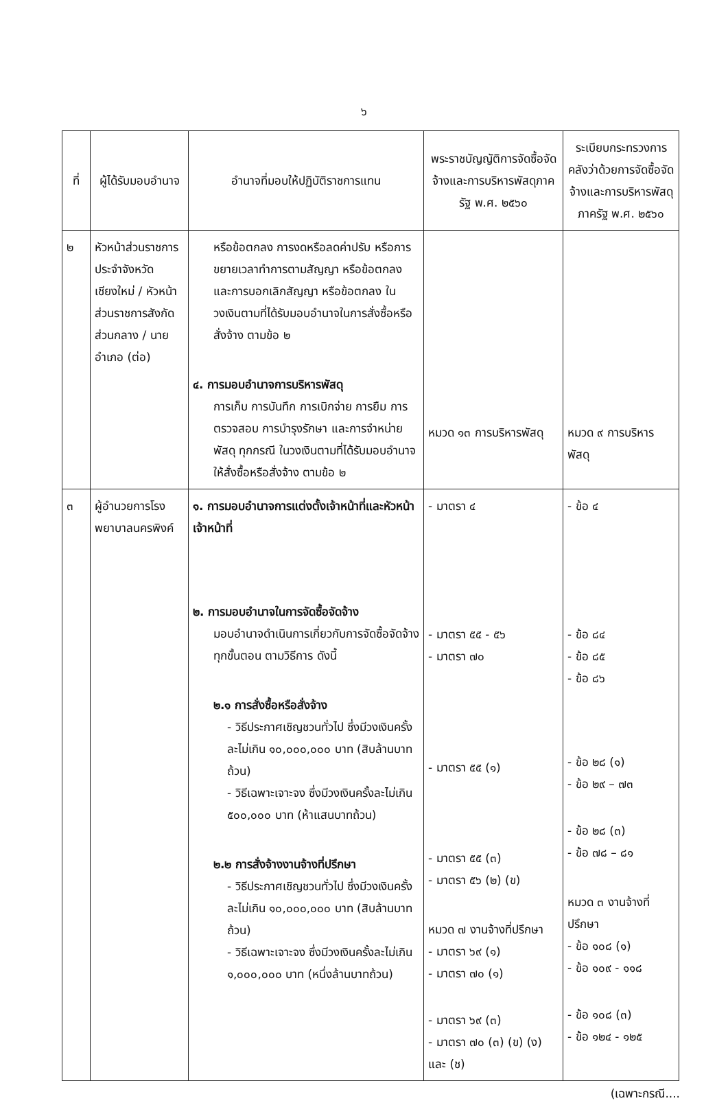๖
| ที่ | ผู้ได้รับมอบอำนาจ | อำนาจที่มอบให้ปฏิบัติราชการแทน | พระราชบัญญัติการจัดซื้อจัดจ้างและการบริหารพัสดุภาครัฐ พ.ศ. ๒๕๖๐ | ระเบียบกระทรวงการคลังว่าด้วยการจัดซื้อจัดจ้างและการบริหารพัสดุภาครัฐ พ.ศ. ๒๕๖๐ |
| --- | --- | --- | --- | --- |
| ๒ | หัวหน้าส่วนราชการประจำจังหวัดเชียงใหม่ / หัวหน้าส่วนราชการสังกัดส่วนกลาง / นายอำเภอ (ต่อ) | หรือข้อตกลง การงดหรือลดค่าปรับ หรือการขยายเวลาทำการตามสัญญา หรือข้อตกลง และการบอกเลิกสัญญา หรือข้อตกลง ในวงเงินตามที่ได้รับมอบอำนาจในการสั่งซื้อหรือสั่งจ้าง ตามข้อ ๒ ๔. การมอบอำนาจการบริหารพัสดุ การเก็บ การบันทึก การเบิกจ่าย การยืม การตรวจสอบ การบำรุงรักษา และการจำหน่ายพัสดุ ทุกกรณี ในวงเงินตามที่ได้รับมอบอำนาจให้สั่งซื้อหรือสั่งจ้าง ตามข้อ ๒ | หมวด ๑๓ การบริหารพัสดุ | หมวด ๙ การบริหารพัสดุ |
| ๓ | ผู้อำนวยการโรงพยาบาลนครพิงค์ | ๑. การมอบอำนาจการแต่งตั้งเจ้าหน้าที่และหัวหน้าเจ้าหน้าที่ ๒. การมอบอำนาจในการจัดซื้อจัดจ้าง มอบอำนาจดำเนินการเกี่ยวกับการจัดซื้อจัดจ้าง ทุกขั้นตอน ตามวิธีการ ดังนี้ ๒.๑ การสั่งซื้อหรือสั่งจ้าง - วิธีประกาศเชิญชวนทั่วไป ซึ่งมีวงเงินครั้งละไม่เกิน ๑๐,๐๐๐,๐๐๐ บาท (สิบล้านบาทถ้วน) - วิธีเฉพาะเจาะจง ซึ่งมีวงเงินครั้งละไม่เกิน ๕๐๐,๐๐๐ บาท (ห้าแสนบาทถ้วน) ๒.๒ การสั่งจ้างงานจ้างที่ปรึกษา - วิธีประกาศเชิญชวนทั่วไป ซึ่งมีวงเงินครั้งละไม่เกิน ๑๐,๐๐๐,๐๐๐ บาท (สิบล้านบาทถ้วน) - วิธีเฉพาะเจาะจง ซึ่งมีวงเงินครั้งละไม่เกิน ๑,๐๐๐,๐๐๐ บาท (หนึ่งล้านบาทถ้วน) | - มาตรา ๔ - มาตรา ๕๕ - ๕๖ - มาตรา ๗๐ - มาตรา ๕๕ (๑) - มาตรา ๕๕ (๓) - มาตรา ๕๖ (๒) (ข) หมวด ๗ งานจ้างที่ปรึกษา - มาตรา ๖๙ (๑) - มาตรา ๗๐ (๑) - มาตรา ๖๙ (๓) - มาตรา ๗๐ (๓) (ข) (ง) และ (ช) | - ข้อ ๔ - ข้อ ๘๔ - ข้อ ๘๕ - ข้อ ๘๖ - ข้อ ๒๘ (๑) - ข้อ ๒๙ – ๗๓ - ข้อ ๒๘ (๓) - ข้อ ๗๘ – ๘๑ หมวด ๓ งานจ้างที่ปรึกษา - ข้อ ๑๐๘ (๑) - ข้อ ๑๐๙ - ๑๑๘ - ข้อ ๑๐๘ (๓) - ข้อ ๑๒๔ - ๑๒๕ |
(เฉพาะกรณี....